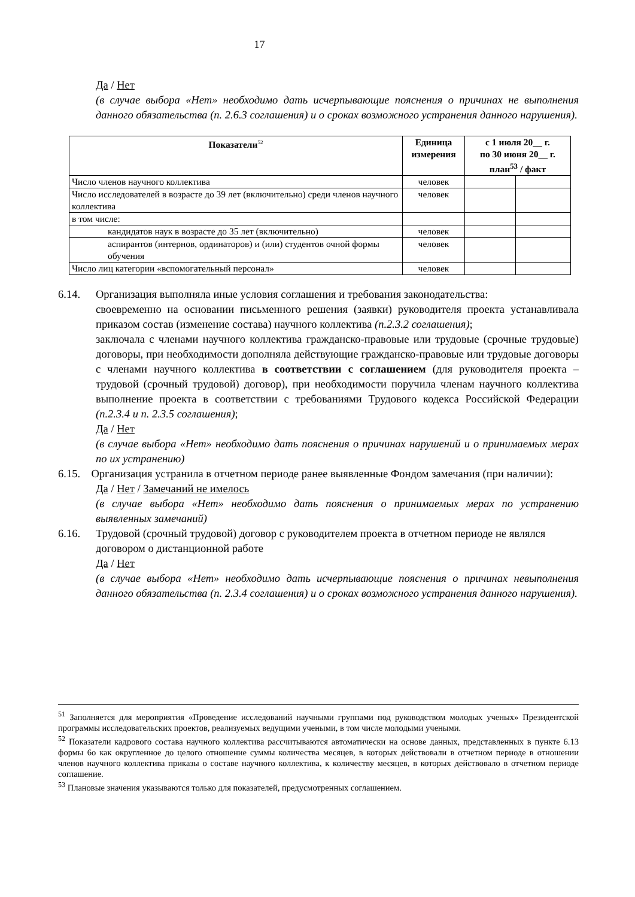17
Да / Нет
(в случае выбора «Нет» необходимо дать исчерпывающие пояснения о причинах не выполнения данного обязательства (п. 2.6.3 соглашения) и о сроках возможного устранения данного нарушения).
| Показатели<sup>52</sup> | Единица измерения | с 1 июля 20__ г. по 30 июня 20__ г. план<sup>53</sup> / факт | |
| --- | --- | --- | --- |
| Число членов научного коллектива | человек | | |
| Число исследователей в возрасте до 39 лет (включительно) среди членов научного коллектива | человек | | |
| в том числе: | | | |
| кандидатов наук в возрасте до 35 лет (включительно) | человек | | |
| аспирантов (интернов, ординаторов) и (или) студентов очной формы обучения | человек | | |
| Число лиц категории «вспомогательный персонал» | человек | | |
6.14. Организация выполняла иные условия соглашения и требования законодательства:
своевременно на основании письменного решения (заявки) руководителя проекта устанавливала приказом состав (изменение состава) научного коллектива (п.2.3.2 соглашения);
заключала с членами научного коллектива гражданско-правовые или трудовые (срочные трудовые) договоры, при необходимости дополняла действующие гражданско-правовые или трудовые договоры с членами научного коллектива в соответствии с соглашением (для руководителя проекта – трудовой (срочный трудовой) договор), при необходимости поручила членам научного коллектива выполнение проекта в соответствии с требованиями Трудового кодекса Российской Федерации (п.2.3.4 и п. 2.3.5 соглашения);
Да / Нет
(в случае выбора «Нет» необходимо дать пояснения о причинах нарушений и о принимаемых мерах по их устранению)
6.15. Организация устранила в отчетном периоде ранее выявленные Фондом замечания (при наличии):
Да / Нет / Замечаний не имелось
(в случае выбора «Нет» необходимо дать пояснения о принимаемых мерах по устранению выявленных замечаний)
6.16. Трудовой (срочный трудовой) договор с руководителем проекта в отчетном периоде не являлся договором о дистанционной работе
Да / Нет
(в случае выбора «Нет» необходимо дать исчерпывающие пояснения о причинах невыполнения данного обязательства (п. 2.3.4 соглашения) и о сроках возможного устранения данного нарушения).
<sup>51</sup> Заполняется для мероприятия «Проведение исследований научными группами под руководством молодых ученых» Президентской программы исследовательских проектов, реализуемых ведущими учеными, в том числе молодыми учеными.
<sup>52</sup> Показатели кадрового состава научного коллектива рассчитываются автоматически на основе данных, представленных в пункте 6.13 формы 6о как округленное до целого отношение суммы количества месяцев, в которых действовали в отчетном периоде в отношении членов научного коллектива приказы о составе научного коллектива, к количеству месяцев, в которых действовало в отчетном периоде соглашение.
<sup>53</sup> Плановые значения указываются только для показателей, предусмотренных соглашением.